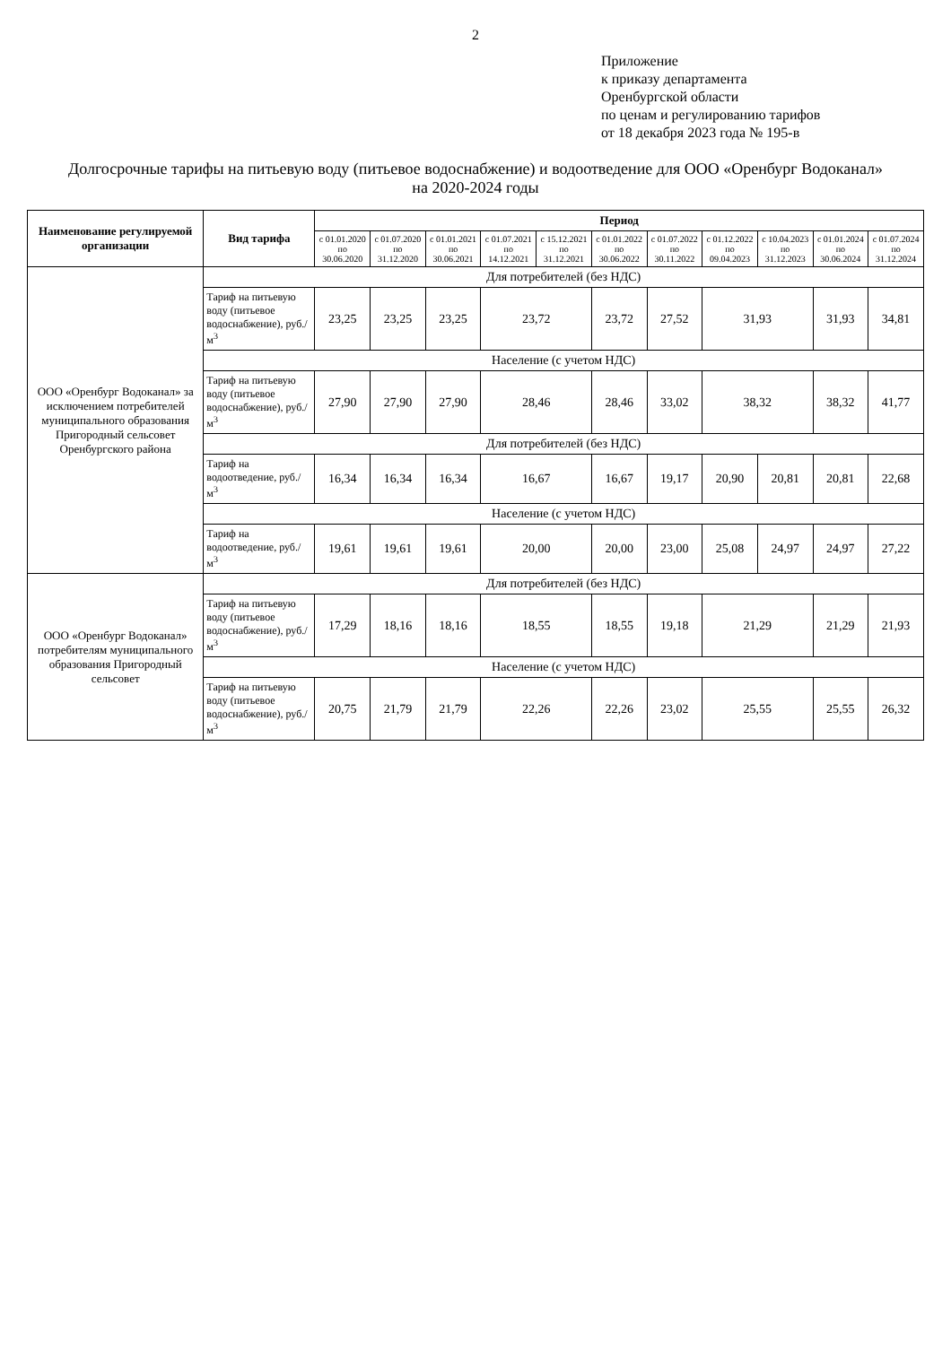2
Приложение
к приказу департамента
Оренбургской области
по ценам и регулированию тарифов
от 18 декабря 2023 года № 195-в
Долгосрочные тарифы на питьевую воду (питьевое водоснабжение) и водоотведение для ООО «Оренбург Водоканал»
на 2020-2024 годы
| Наименование регулируемой организации | Вид тарифа | Период | | | | | | | | | | |
| --- | --- | --- | --- | --- | --- | --- | --- | --- | --- | --- | --- | --- |
| | | с 01.01.2020 по 30.06.2020 | с 01.07.2020 по 31.12.2020 | с 01.01.2021 по 30.06.2021 | с 01.07.2021 по 14.12.2021 | с 15.12.2021 по 31.12.2021 | с 01.01.2022 по 30.06.2022 | с 01.07.2022 по 30.11.2022 | с 01.12.2022 по 09.04.2023 | с 10.04.2023 по 31.12.2023 | с 01.01.2024 по 30.06.2024 | с 01.07.2024 по 31.12.2024 |
| ООО «Оренбург Водоканал» за исключением потребителей муниципального образования Пригородный сельсовет Оренбургского района | Для потребителей (без НДС) | | | | | | | | | | | |
| | Тариф на питьевую воду (питьевое водоснабжение), руб./м<sup>3</sup> | 23,25 | 23,25 | 23,25 | 23,72 | | 23,72 | 27,52 | 31,93 | | 31,93 | 34,81 |
| | Население (с учетом НДС) | | | | | | | | | | | |
| | Тариф на питьевую воду (питьевое водоснабжение), руб./м<sup>3</sup> | 27,90 | 27,90 | 27,90 | 28,46 | | 28,46 | 33,02 | 38,32 | | 38,32 | 41,77 |
| | Для потребителей (без НДС) | | | | | | | | | | | |
| | Тариф на водоотведение, руб./м<sup>3</sup> | 16,34 | 16,34 | 16,34 | 16,67 | | 16,67 | 19,17 | 20,90 | 20,81 | 20,81 | 22,68 |
| | Население (с учетом НДС) | | | | | | | | | | | |
| | Тариф на водоотведение, руб./м<sup>3</sup> | 19,61 | 19,61 | 19,61 | 20,00 | | 20,00 | 23,00 | 25,08 | 24,97 | 24,97 | 27,22 |
| ООО «Оренбург Водоканал» потребителям муниципального образования Пригородный сельсовет | Для потребителей (без НДС) | | | | | | | | | | | |
| | Тариф на питьевую воду (питьевое водоснабжение), руб./м<sup>3</sup> | 17,29 | 18,16 | 18,16 | 18,55 | | 18,55 | 19,18 | 21,29 | | 21,29 | 21,93 |
| | Население (с учетом НДС) | | | | | | | | | | | |
| | Тариф на питьевую воду (питьевое водоснабжение), руб./м<sup>3</sup> | 20,75 | 21,79 | 21,79 | 22,26 | | 22,26 | 23,02 | 25,55 | | 25,55 | 26,32 |